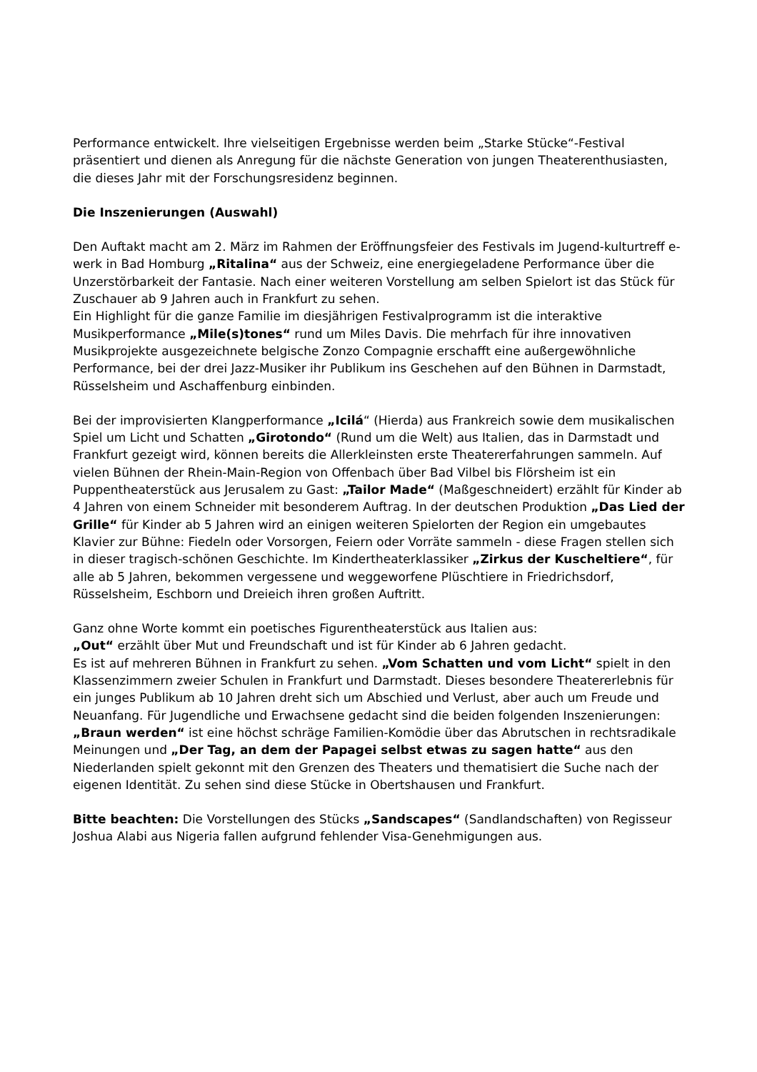Performance entwickelt. Ihre vielseitigen Ergebnisse werden beim „Starke Stücke“-Festival präsentiert und dienen als Anregung für die nächste Generation von jungen Theaterenthusiasten, die dieses Jahr mit der Forschungsresidenz beginnen.
Die Inszenierungen (Auswahl)
Den Auftakt macht am 2. März im Rahmen der Eröffnungsfeier des Festivals im Jugend-kulturtreff e-werk in Bad Homburg „Ritalina“ aus der Schweiz, eine energiegeladene Performance über die Unzerstörbarkeit der Fantasie. Nach einer weiteren Vorstellung am selben Spielort ist das Stück für Zuschauer ab 9 Jahren auch in Frankfurt zu sehen.
Ein Highlight für die ganze Familie im diesjährigen Festivalprogramm ist die interaktive Musikperformance „Mile(s)tones“ rund um Miles Davis. Die mehrfach für ihre innovativen Musikprojekte ausgezeichnete belgische Zonzo Compagnie erschafft eine außergewöhnliche Performance, bei der drei Jazz-Musiker ihr Publikum ins Geschehen auf den Bühnen in Darmstadt, Rüsselsheim und Aschaffenburg einbinden.
Bei der improvisierten Klangperformance „Icilá“ (Hierda) aus Frankreich sowie dem musikalischen Spiel um Licht und Schatten „Girotondo“ (Rund um die Welt) aus Italien, das in Darmstadt und Frankfurt gezeigt wird, können bereits die Allerkleinsten erste Theatererfahrungen sammeln. Auf vielen Bühnen der Rhein-Main-Region von Offenbach über Bad Vilbel bis Flörsheim ist ein Puppentheaterstück aus Jerusalem zu Gast: „Tailor Made“ (Maßgeschneidert) erzählt für Kinder ab 4 Jahren von einem Schneider mit besonderem Auftrag. In der deutschen Produktion „Das Lied der Grille“ für Kinder ab 5 Jahren wird an einigen weiteren Spielorten der Region ein umgebautes Klavier zur Bühne: Fiedeln oder Vorsorgen, Feiern oder Vorräte sammeln - diese Fragen stellen sich in dieser tragisch-schönen Geschichte. Im Kindertheaterklassiker „Zirkus der Kuscheltiere“, für alle ab 5 Jahren, bekommen vergessene und weggeworfene Plüschtiere in Friedrichsdorf, Rüsselsheim, Eschborn und Dreieich ihren großen Auftritt.
Ganz ohne Worte kommt ein poetisches Figurentheaterstück aus Italien aus:
„Out“ erzählt über Mut und Freundschaft und ist für Kinder ab 6 Jahren gedacht.
Es ist auf mehreren Bühnen in Frankfurt zu sehen. „Vom Schatten und vom Licht“ spielt in den Klassenzimmern zweier Schulen in Frankfurt und Darmstadt. Dieses besondere Theatererlebnis für ein junges Publikum ab 10 Jahren dreht sich um Abschied und Verlust, aber auch um Freude und Neuanfang. Für Jugendliche und Erwachsene gedacht sind die beiden folgenden Inszenierungen: „Braun werden“ ist eine höchst schräge Familien-Komödie über das Abrutschen in rechtsradikale Meinungen und „Der Tag, an dem der Papagei selbst etwas zu sagen hatte“ aus den Niederlanden spielt gekonnt mit den Grenzen des Theaters und thematisiert die Suche nach der eigenen Identität. Zu sehen sind diese Stücke in Obertshausen und Frankfurt.
Bitte beachten: Die Vorstellungen des Stücks „Sandscapes“ (Sandlandschaften) von Regisseur Joshua Alabi aus Nigeria fallen aufgrund fehlender Visa-Genehmigungen aus.